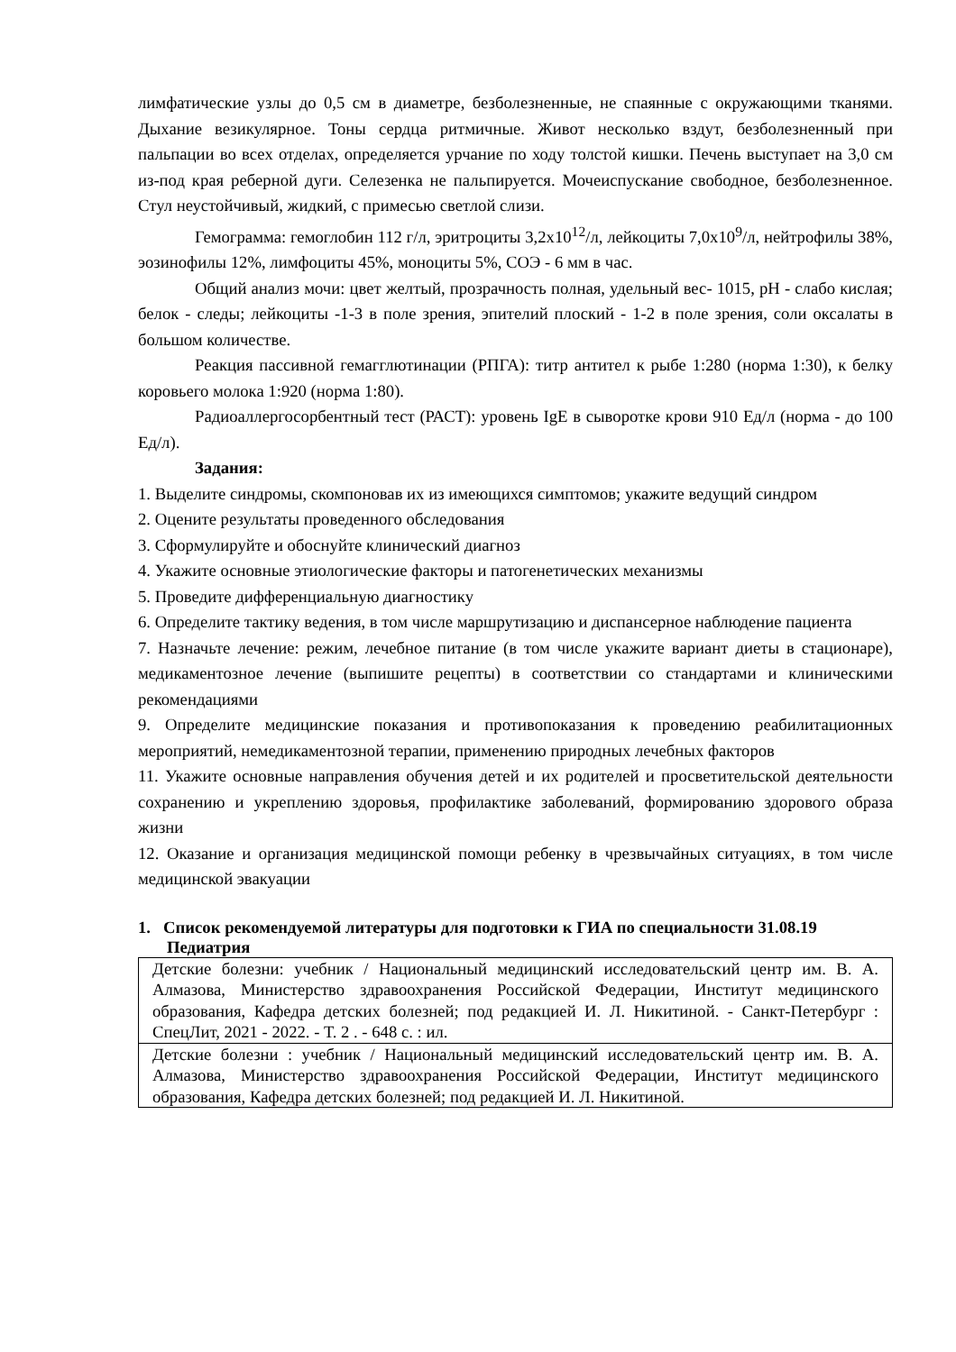лимфатические узлы до 0,5 см в диаметре, безболезненные, не спаянные с окружающими тканями. Дыхание везикулярное. Тоны сердца ритмичные. Живот несколько вздут, безболезненный при пальпации во всех отделах, определяется урчание по ходу толстой кишки. Печень выступает на 3,0 см из-под края реберной дуги. Селезенка не пальпируется. Мочеиспускание свободное, безболезненное. Стул неустойчивый, жидкий, с примесью светлой слизи.
Гемограмма: гемоглобин 112 г/л, эритроциты 3,2х10<sup>12</sup>/л, лейкоциты 7,0х10<sup>9</sup>/л, нейтрофилы 38%, эозинофилы 12%, лимфоциты 45%, моноциты 5%, СОЭ - 6 мм в час.
Общий анализ мочи: цвет желтый, прозрачность полная, удельный вес- 1015, рН - слабо кислая; белок - следы; лейкоциты -1-3 в поле зрения, эпителий плоский - 1-2 в поле зрения, соли оксалаты в большом количестве.
Реакция пассивной гемагглютинации (РПГА): титр антител к рыбе 1:280 (норма 1:30), к белку коровьего молока 1:920 (норма 1:80).
Радиоаллергосорбентный тест (РАСТ): уровень IgE в сыворотке крови 910 Ед/л (норма - до 100 Ед/л).
Задания:
1. Выделите синдромы, скомпоновав их из имеющихся симптомов; укажите ведущий синдром
2. Оцените результаты проведенного обследования
3. Сформулируйте и обоснуйте клинический диагноз
4. Укажите основные этиологические факторы и патогенетических механизмы
5. Проведите дифференциальную диагностику
6. Определите тактику ведения, в том числе маршрутизацию и диспансерное наблюдение пациента
7. Назначьте лечение: режим, лечебное питание (в том числе укажите вариант диеты в стационаре), медикаментозное лечение (выпишите рецепты) в соответствии со стандартами и клиническими рекомендациями
9. Определите медицинские показания и противопоказания к проведению реабилитационных мероприятий, немедикаментозной терапии, применению природных лечебных факторов
11. Укажите основные направления обучения детей и их родителей и просветительской деятельности сохранению и укреплению здоровья, профилактике заболеваний, формированию здорового образа жизни
12. Оказание и организация медицинской помощи ребенку в чрезвычайных ситуациях, в том числе медицинской эвакуации
1. Список рекомендуемой литературы для подготовки к ГИА по специальности 31.08.19 Педиатрия
| Детские болезни: учебник / Национальный медицинский исследовательский центр им. В. А. Алмазова, Министерство здравоохранения Российской Федерации, Институт медицинского образования, Кафедра детских болезней; под редакцией И. Л. Никитиной. - Санкт-Петербург : СпецЛит, 2021 - 2022. - Т. 2 . - 648 с. : ил. |
| Детские болезни : учебник / Национальный медицинский исследовательский центр им. В. А. Алмазова, Министерство здравоохранения Российской Федерации, Институт медицинского образования, Кафедра детских болезней; под редакцией И. Л. Никитиной. |